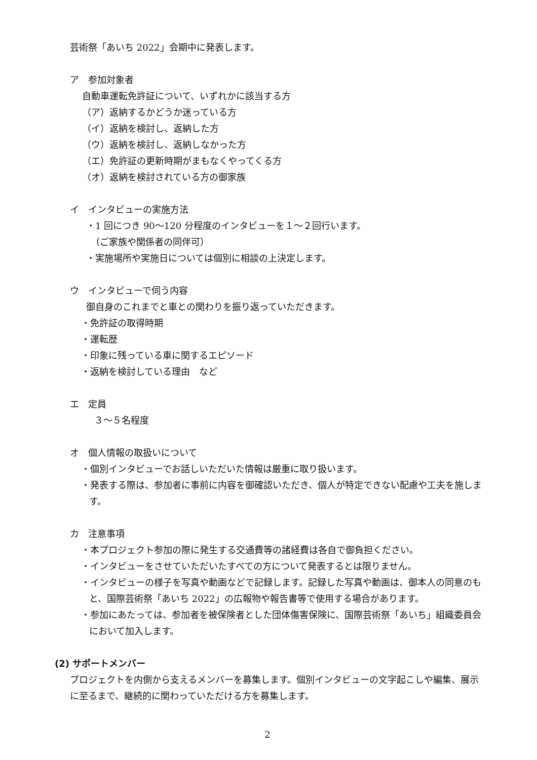芸術祭「あいち 2022」会期中に発表します。
ア　参加対象者
自動車運転免許証について、いずれかに該当する方
（ア）返納するかどうか迷っている方
（イ）返納を検討し、返納した方
（ウ）返納を検討し、返納しなかった方
（エ）免許証の更新時期がまもなくやってくる方
（オ）返納を検討されている方の御家族
イ　インタビューの実施方法
・1 回につき 90〜120 分程度のインタビューを１〜２回行います。
　（ご家族や関係者の同伴可）
・実施場所や実施日については個別に相談の上決定します。
ウ　インタビューで伺う内容
御自身のこれまでと車との関わりを振り返っていただきます。
・免許証の取得時期
・運転歴
・印象に残っている車に関するエピソード
・返納を検討している理由　など
エ　定員
３〜５名程度
オ　個人情報の取扱いについて
・個別インタビューでお話しいただいた情報は厳重に取り扱います。
・発表する際は、参加者に事前に内容を御確認いただき、個人が特定できない配慮や工夫を施します。
カ　注意事項
・本プロジェクト参加の際に発生する交通費等の諸経費は各自で御負担ください。
・インタビューをさせていただいたすべての方について発表するとは限りません。
・インタビューの様子を写真や動画などで記録します。記録した写真や動画は、御本人の同意のもと、国際芸術祭「あいち 2022」の広報物や報告書等で使用する場合があります。
・参加にあたっては、参加者を被保険者とした団体傷害保険に、国際芸術祭「あいち」組織委員会において加入します。
(2) サポートメンバー
プロジェクトを内側から支えるメンバーを募集します。個別インタビューの文字起こしや編集、展示に至るまで、継続的に関わっていただける方を募集します。
2